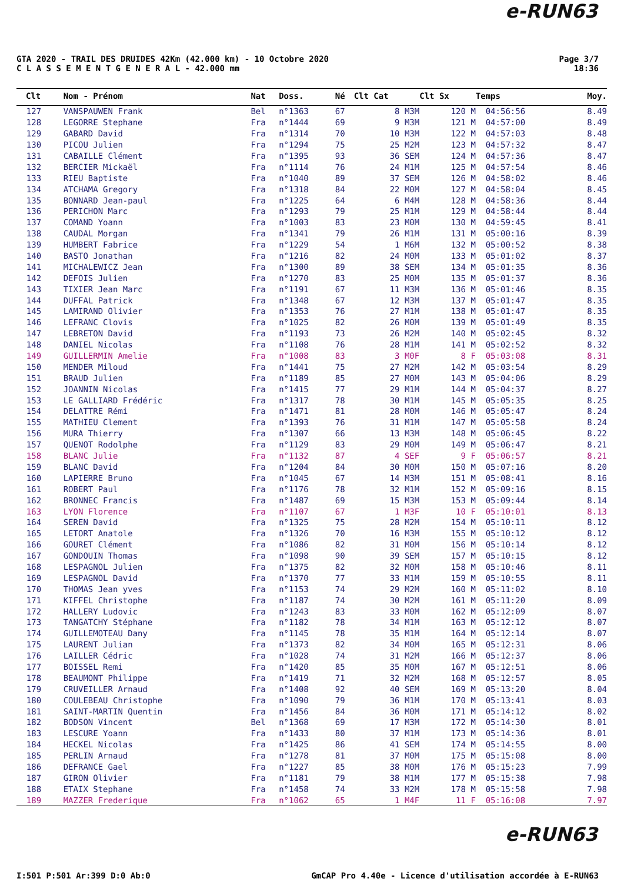e-RUN63
GTA 2020 - TRAIL DES DRUIDES 42Km (42.000 km) - 10 Octobre 2020
C L A S S E M E N T G E N E R A L - 42.000 mm
Page 3/7
18:36
| Clt | Nom - Prénom | Nat | Doss. | Né | Clt Cat | Clt Sx | Temps | Moy. |
| --- | --- | --- | --- | --- | --- | --- | --- | --- |
| 127 | VANSPAUWEN Frank | Bel | n°1363 | 67 | 8 M3M | 120 M | 04:56:56 | 8.49 |
| 128 | LEGORRE Stephane | Fra | n°1444 | 69 | 9 M3M | 121 M | 04:57:00 | 8.49 |
| 129 | GABARD David | Fra | n°1314 | 70 | 10 M3M | 122 M | 04:57:03 | 8.48 |
| 130 | PICOU Julien | Fra | n°1294 | 75 | 25 M2M | 123 M | 04:57:32 | 8.47 |
| 131 | CABAILLE Clément | Fra | n°1395 | 93 | 36 SEM | 124 M | 04:57:36 | 8.47 |
| 132 | BERCIER Mickaël | Fra | n°1114 | 76 | 24 M1M | 125 M | 04:57:54 | 8.46 |
| 133 | RIEU Baptiste | Fra | n°1040 | 89 | 37 SEM | 126 M | 04:58:02 | 8.46 |
| 134 | ATCHAMA Gregory | Fra | n°1318 | 84 | 22 M0M | 127 M | 04:58:04 | 8.45 |
| 135 | BONNARD Jean-paul | Fra | n°1225 | 64 | 6 M4M | 128 M | 04:58:36 | 8.44 |
| 136 | PERICHON Marc | Fra | n°1293 | 79 | 25 M1M | 129 M | 04:58:44 | 8.44 |
| 137 | COMAND Yoann | Fra | n°1003 | 83 | 23 M0M | 130 M | 04:59:45 | 8.41 |
| 138 | CAUDAL Morgan | Fra | n°1341 | 79 | 26 M1M | 131 M | 05:00:16 | 8.39 |
| 139 | HUMBERT Fabrice | Fra | n°1229 | 54 | 1 M6M | 132 M | 05:00:52 | 8.38 |
| 140 | BASTO Jonathan | Fra | n°1216 | 82 | 24 M0M | 133 M | 05:01:02 | 8.37 |
| 141 | MICHALEWICZ Jean | Fra | n°1300 | 89 | 38 SEM | 134 M | 05:01:35 | 8.36 |
| 142 | DEFOIS Julien | Fra | n°1270 | 83 | 25 M0M | 135 M | 05:01:37 | 8.36 |
| 143 | TIXIER Jean Marc | Fra | n°1191 | 67 | 11 M3M | 136 M | 05:01:46 | 8.35 |
| 144 | DUFFAL Patrick | Fra | n°1348 | 67 | 12 M3M | 137 M | 05:01:47 | 8.35 |
| 145 | LAMIRAND Olivier | Fra | n°1353 | 76 | 27 M1M | 138 M | 05:01:47 | 8.35 |
| 146 | LEFRANC Clovis | Fra | n°1025 | 82 | 26 M0M | 139 M | 05:01:49 | 8.35 |
| 147 | LEBRETON David | Fra | n°1193 | 73 | 26 M2M | 140 M | 05:02:45 | 8.32 |
| 148 | DANIEL Nicolas | Fra | n°1108 | 76 | 28 M1M | 141 M | 05:02:52 | 8.32 |
| 149 | GUILLERMIN Amelie | Fra | n°1008 | 83 | 3 M0F | 8 F | 05:03:08 | 8.31 |
| 150 | MENDER Miloud | Fra | n°1441 | 75 | 27 M2M | 142 M | 05:03:54 | 8.29 |
| 151 | BRAUD Julien | Fra | n°1189 | 85 | 27 M0M | 143 M | 05:04:06 | 8.29 |
| 152 | JOANNIN Nicolas | Fra | n°1415 | 77 | 29 M1M | 144 M | 05:04:37 | 8.27 |
| 153 | LE GALLIARD Frédéric | Fra | n°1317 | 78 | 30 M1M | 145 M | 05:05:35 | 8.25 |
| 154 | DELATTRE Rémi | Fra | n°1471 | 81 | 28 M0M | 146 M | 05:05:47 | 8.24 |
| 155 | MATHIEU Clement | Fra | n°1393 | 76 | 31 M1M | 147 M | 05:05:58 | 8.24 |
| 156 | MURA Thierry | Fra | n°1307 | 66 | 13 M3M | 148 M | 05:06:45 | 8.22 |
| 157 | QUENOT Rodolphe | Fra | n°1129 | 83 | 29 M0M | 149 M | 05:06:47 | 8.21 |
| 158 | BLANC Julie | Fra | n°1132 | 87 | 4 SEF | 9 F | 05:06:57 | 8.21 |
| 159 | BLANC David | Fra | n°1204 | 84 | 30 M0M | 150 M | 05:07:16 | 8.20 |
| 160 | LAPIERRE Bruno | Fra | n°1045 | 67 | 14 M3M | 151 M | 05:08:41 | 8.16 |
| 161 | ROBERT Paul | Fra | n°1176 | 78 | 32 M1M | 152 M | 05:09:16 | 8.15 |
| 162 | BRONNEC Francis | Fra | n°1487 | 69 | 15 M3M | 153 M | 05:09:44 | 8.14 |
| 163 | LYON Florence | Fra | n°1107 | 67 | 1 M3F | 10 F | 05:10:01 | 8.13 |
| 164 | SEREN David | Fra | n°1325 | 75 | 28 M2M | 154 M | 05:10:11 | 8.12 |
| 165 | LETORT Anatole | Fra | n°1326 | 70 | 16 M3M | 155 M | 05:10:12 | 8.12 |
| 166 | GOURET Clément | Fra | n°1086 | 82 | 31 M0M | 156 M | 05:10:14 | 8.12 |
| 167 | GONDOUIN Thomas | Fra | n°1098 | 90 | 39 SEM | 157 M | 05:10:15 | 8.12 |
| 168 | LESPAGNOL Julien | Fra | n°1375 | 82 | 32 M0M | 158 M | 05:10:46 | 8.11 |
| 169 | LESPAGNOL David | Fra | n°1370 | 77 | 33 M1M | 159 M | 05:10:55 | 8.11 |
| 170 | THOMAS Jean yves | Fra | n°1153 | 74 | 29 M2M | 160 M | 05:11:02 | 8.10 |
| 171 | KIFFEL Christophe | Fra | n°1187 | 74 | 30 M2M | 161 M | 05:11:20 | 8.09 |
| 172 | HALLERY Ludovic | Fra | n°1243 | 83 | 33 M0M | 162 M | 05:12:09 | 8.07 |
| 173 | TANGATCHY Stéphane | Fra | n°1182 | 78 | 34 M1M | 163 M | 05:12:12 | 8.07 |
| 174 | GUILLEMOTEAU Dany | Fra | n°1145 | 78 | 35 M1M | 164 M | 05:12:14 | 8.07 |
| 175 | LAURENT Julian | Fra | n°1373 | 82 | 34 M0M | 165 M | 05:12:31 | 8.06 |
| 176 | LAILLER Cédric | Fra | n°1028 | 74 | 31 M2M | 166 M | 05:12:37 | 8.06 |
| 177 | BOISSEL Remi | Fra | n°1420 | 85 | 35 M0M | 167 M | 05:12:51 | 8.06 |
| 178 | BEAUMONT Philippe | Fra | n°1419 | 71 | 32 M2M | 168 M | 05:12:57 | 8.05 |
| 179 | CRUVEILLER Arnaud | Fra | n°1408 | 92 | 40 SEM | 169 M | 05:13:20 | 8.04 |
| 180 | COULEBEAU Christophe | Fra | n°1090 | 79 | 36 M1M | 170 M | 05:13:41 | 8.03 |
| 181 | SAINT-MARTIN Quentin | Fra | n°1456 | 84 | 36 M0M | 171 M | 05:14:12 | 8.02 |
| 182 | BODSON Vincent | Bel | n°1368 | 69 | 17 M3M | 172 M | 05:14:30 | 8.01 |
| 183 | LESCURE Yoann | Fra | n°1433 | 80 | 37 M1M | 173 M | 05:14:36 | 8.01 |
| 184 | HECKEL Nicolas | Fra | n°1425 | 86 | 41 SEM | 174 M | 05:14:55 | 8.00 |
| 185 | PERLIN Arnaud | Fra | n°1278 | 81 | 37 M0M | 175 M | 05:15:08 | 8.00 |
| 186 | DEFRANCE Gael | Fra | n°1227 | 85 | 38 M0M | 176 M | 05:15:23 | 7.99 |
| 187 | GIRON Olivier | Fra | n°1181 | 79 | 38 M1M | 177 M | 05:15:38 | 7.98 |
| 188 | ETAIX Stephane | Fra | n°1458 | 74 | 33 M2M | 178 M | 05:15:58 | 7.98 |
| 189 | MAZZER Frederique | Fra | n°1062 | 65 | 1 M4F | 11 F | 05:16:08 | 7.97 |
e-RUN63
I:501 P:501 Ar:399 D:0 Ab:0 GmCAP Pro 4.40e - Licence d'utilisation accordée à E-RUN63